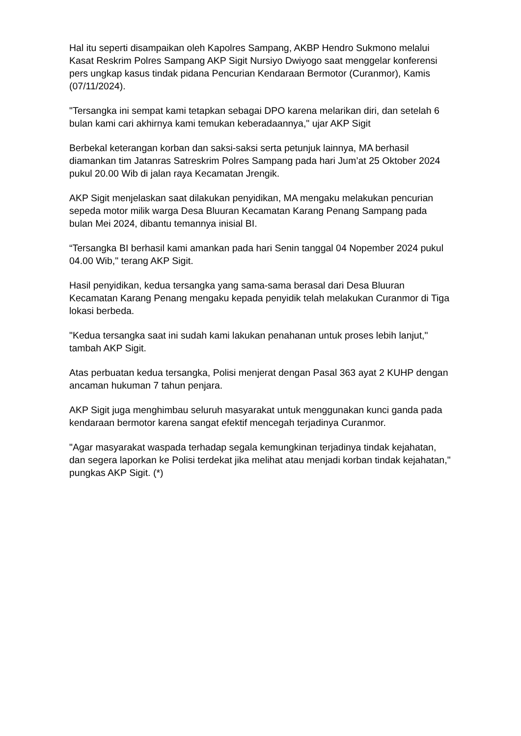Hal itu seperti disampaikan oleh Kapolres Sampang, AKBP Hendro Sukmono melalui Kasat Reskrim Polres Sampang AKP Sigit Nursiyo Dwiyogo saat menggelar konferensi pers ungkap kasus tindak pidana Pencurian Kendaraan Bermotor (Curanmor), Kamis (07/11/2024).
"Tersangka ini sempat kami tetapkan sebagai DPO karena melarikan diri, dan setelah 6 bulan kami cari akhirnya kami temukan keberadaannya," ujar AKP Sigit
Berbekal keterangan korban dan saksi-saksi serta petunjuk lainnya, MA berhasil diamankan tim Jatanras Satreskrim Polres Sampang pada hari Jum’at 25 Oktober 2024 pukul 20.00 Wib di jalan raya Kecamatan Jrengik.
AKP Sigit menjelaskan saat dilakukan penyidikan, MA mengaku melakukan pencurian sepeda motor milik warga Desa Bluuran Kecamatan Karang Penang Sampang pada bulan Mei 2024, dibantu temannya inisial BI.
“Tersangka BI berhasil kami amankan pada hari Senin tanggal 04 Nopember 2024 pukul 04.00 Wib," terang AKP Sigit.
Hasil penyidikan, kedua tersangka yang sama-sama berasal dari Desa Bluuran Kecamatan Karang Penang mengaku kepada penyidik telah melakukan Curanmor di Tiga lokasi berbeda.
"Kedua tersangka saat ini sudah kami lakukan penahanan untuk proses lebih lanjut," tambah AKP Sigit.
Atas perbuatan kedua tersangka, Polisi menjerat dengan Pasal 363 ayat 2 KUHP dengan ancaman hukuman 7 tahun penjara.
AKP Sigit juga menghimbau seluruh masyarakat untuk menggunakan kunci ganda pada kendaraan bermotor karena sangat efektif mencegah terjadinya Curanmor.
"Agar masyarakat waspada terhadap segala kemungkinan terjadinya tindak kejahatan, dan segera laporkan ke Polisi terdekat jika melihat atau menjadi korban tindak kejahatan," pungkas AKP Sigit. (*)